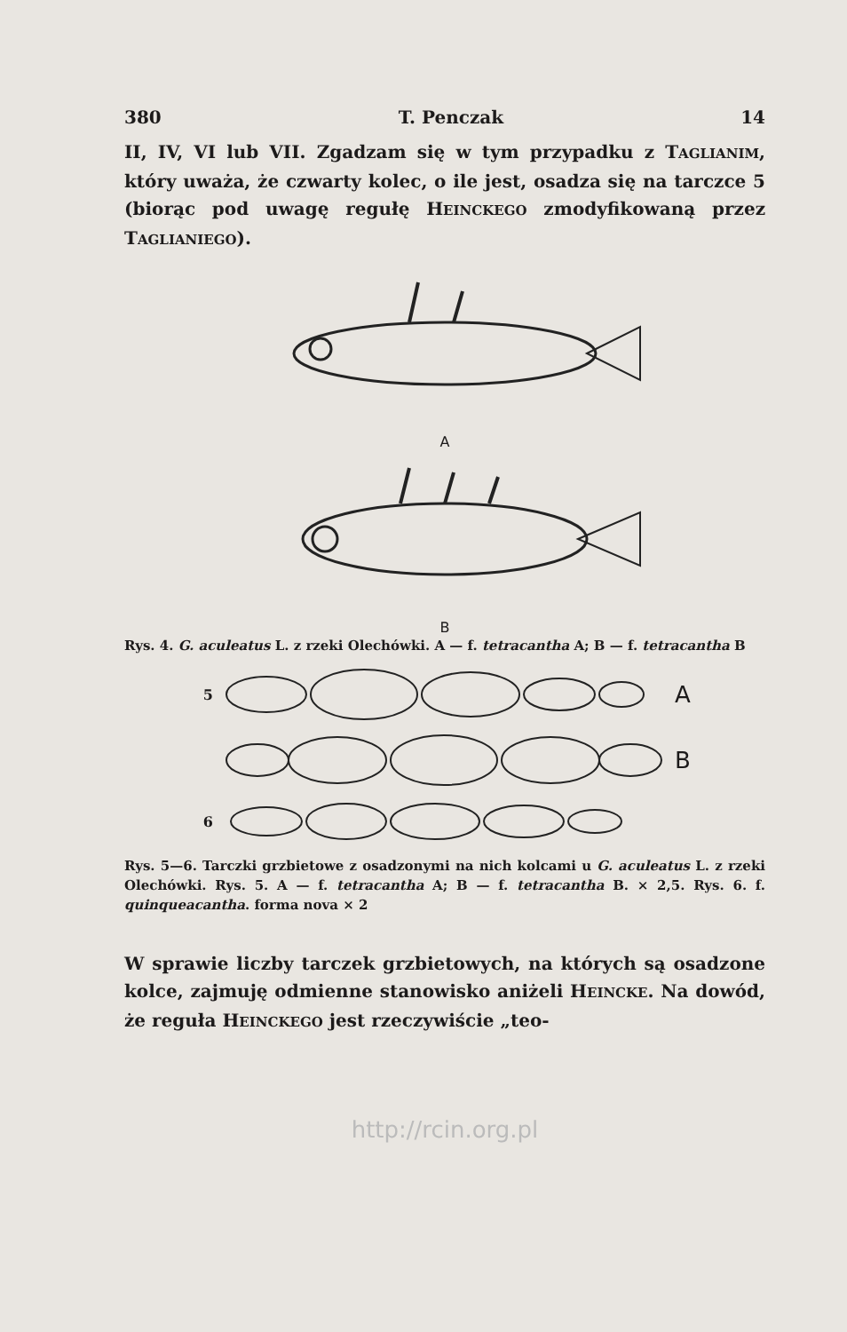380 T. Penczak 14
II, IV, VI lub VII. Zgadzam się w tym przypadku z TAGLIANIM, który uważa, że czwarty kolec, o ile jest, osadza się na tarczce 5 (biorąc pod uwagę regułę HEINCKEGO zmodyfikowaną przez TAGLIANIEGO).
A
B
Rys. 4. G. aculeatus L. z rzeki Olechówki. A — f. tetracantha A; B — f. tetracantha B
5 A
B
6
Rys. 5—6. Tarczki grzbietowe z osadzonymi na nich kolcami u G. aculeatus L. z rzeki Olechówki. Rys. 5. A — f. tetracantha A; B — f. tetracantha B. × 2,5. Rys. 6. f. quinqueacantha. forma nova × 2
W sprawie liczby tarczek grzbietowych, na których są osadzone kolce, zajmuję odmienne stanowisko aniżeli HEINCKE. Na dowód, że reguła HEINCKEGO jest rzeczywiście „teo-
http://rcin.org.pl